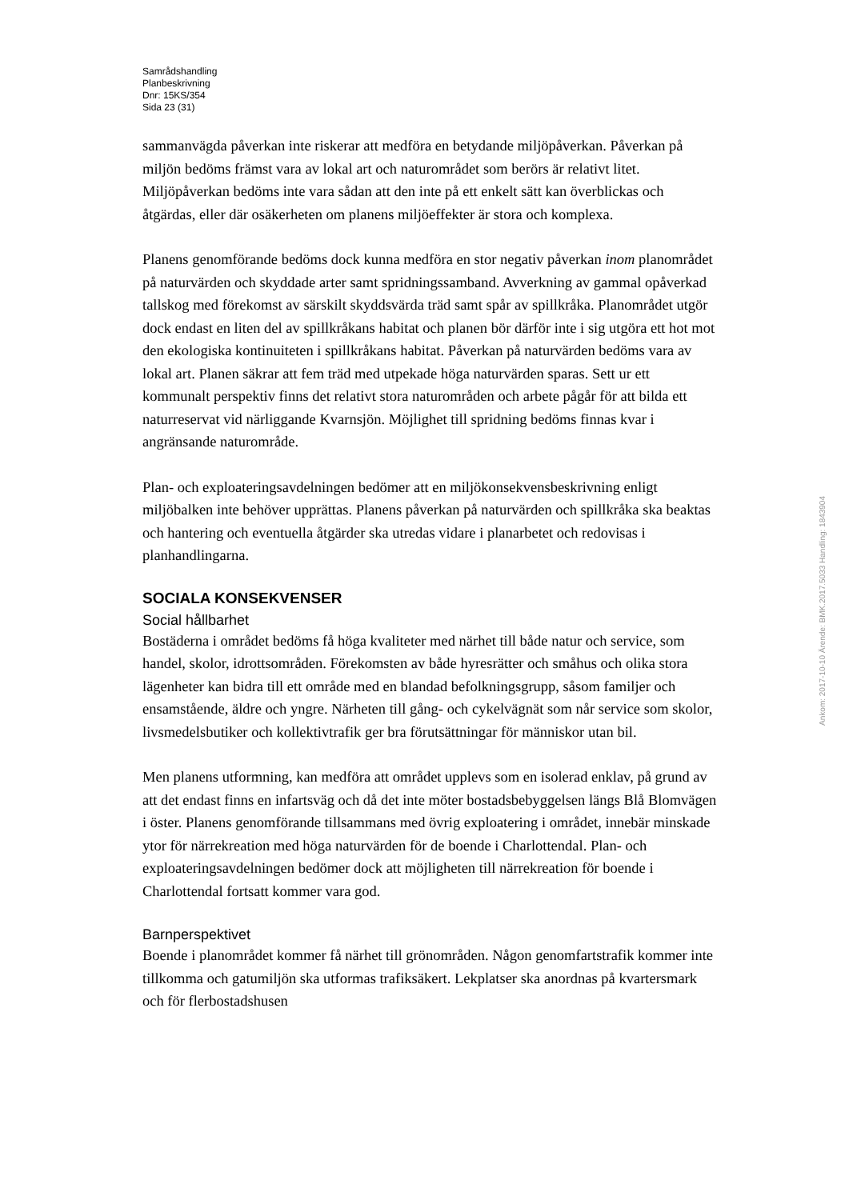Samrådshandling
Planbeskrivning
Dnr: 15KS/354
Sida 23 (31)
sammanvägda påverkan inte riskerar att medföra en betydande miljöpåverkan. Påverkan på miljön bedöms främst vara av lokal art och naturområdet som berörs är relativt litet. Miljöpåverkan bedöms inte vara sådan att den inte på ett enkelt sätt kan överblickas och åtgärdas, eller där osäkerheten om planens miljöeffekter är stora och komplexa.
Planens genomförande bedöms dock kunna medföra en stor negativ påverkan inom planområdet på naturvärden och skyddade arter samt spridningssamband. Avverkning av gammal opåverkad tallskog med förekomst av särskilt skyddsvärda träd samt spår av spillkråka. Planområdet utgör dock endast en liten del av spillkråkans habitat och planen bör därför inte i sig utgöra ett hot mot den ekologiska kontinuiteten i spillkråkans habitat. Påverkan på naturvärden bedöms vara av lokal art. Planen säkrar att fem träd med utpekade höga naturvärden sparas. Sett ur ett kommunalt perspektiv finns det relativt stora naturområden och arbete pågår för att bilda ett naturreservat vid närliggande Kvarnsjön. Möjlighet till spridning bedöms finnas kvar i angränsande naturområde.
Plan- och exploateringsavdelningen bedömer att en miljökonsekvensbeskrivning enligt miljöbalken inte behöver upprättas. Planens påverkan på naturvärden och spillkråka ska beaktas och hantering och eventuella åtgärder ska utredas vidare i planarbetet och redovisas i planhandlingarna.
SOCIALA KONSEKVENSER
Social hållbarhet
Bostäderna i området bedöms få höga kvaliteter med närhet till både natur och service, som handel, skolor, idrottsområden. Förekomsten av både hyresrätter och småhus och olika stora lägenheter kan bidra till ett område med en blandad befolkningsgrupp, såsom familjer och ensamstående, äldre och yngre. Närheten till gång- och cykelvägnät som når service som skolor, livsmedelsbutiker och kollektivtrafik ger bra förutsättningar för människor utan bil.
Men planens utformning, kan medföra att området upplevs som en isolerad enklav, på grund av att det endast finns en infartsväg och då det inte möter bostadsbebyggelsen längs Blå Blomvägen i öster. Planens genomförande tillsammans med övrig exploatering i området, innebär minskade ytor för närrekreation med höga naturvärden för de boende i Charlottendal. Plan- och exploateringsavdelningen bedömer dock att möjligheten till närrekreation för boende i Charlottendal fortsatt kommer vara god.
Barnperspektivet
Boende i planområdet kommer få närhet till grönområden. Någon genomfartstrafik kommer inte tillkomma och gatumiljön ska utformas trafiksäkert. Lekplatser ska anordnas på kvartersmark och för flerbostadshusen
Ankom: 2017-10-10 Ärende: BMK.2017.5033 Handling: 1843904